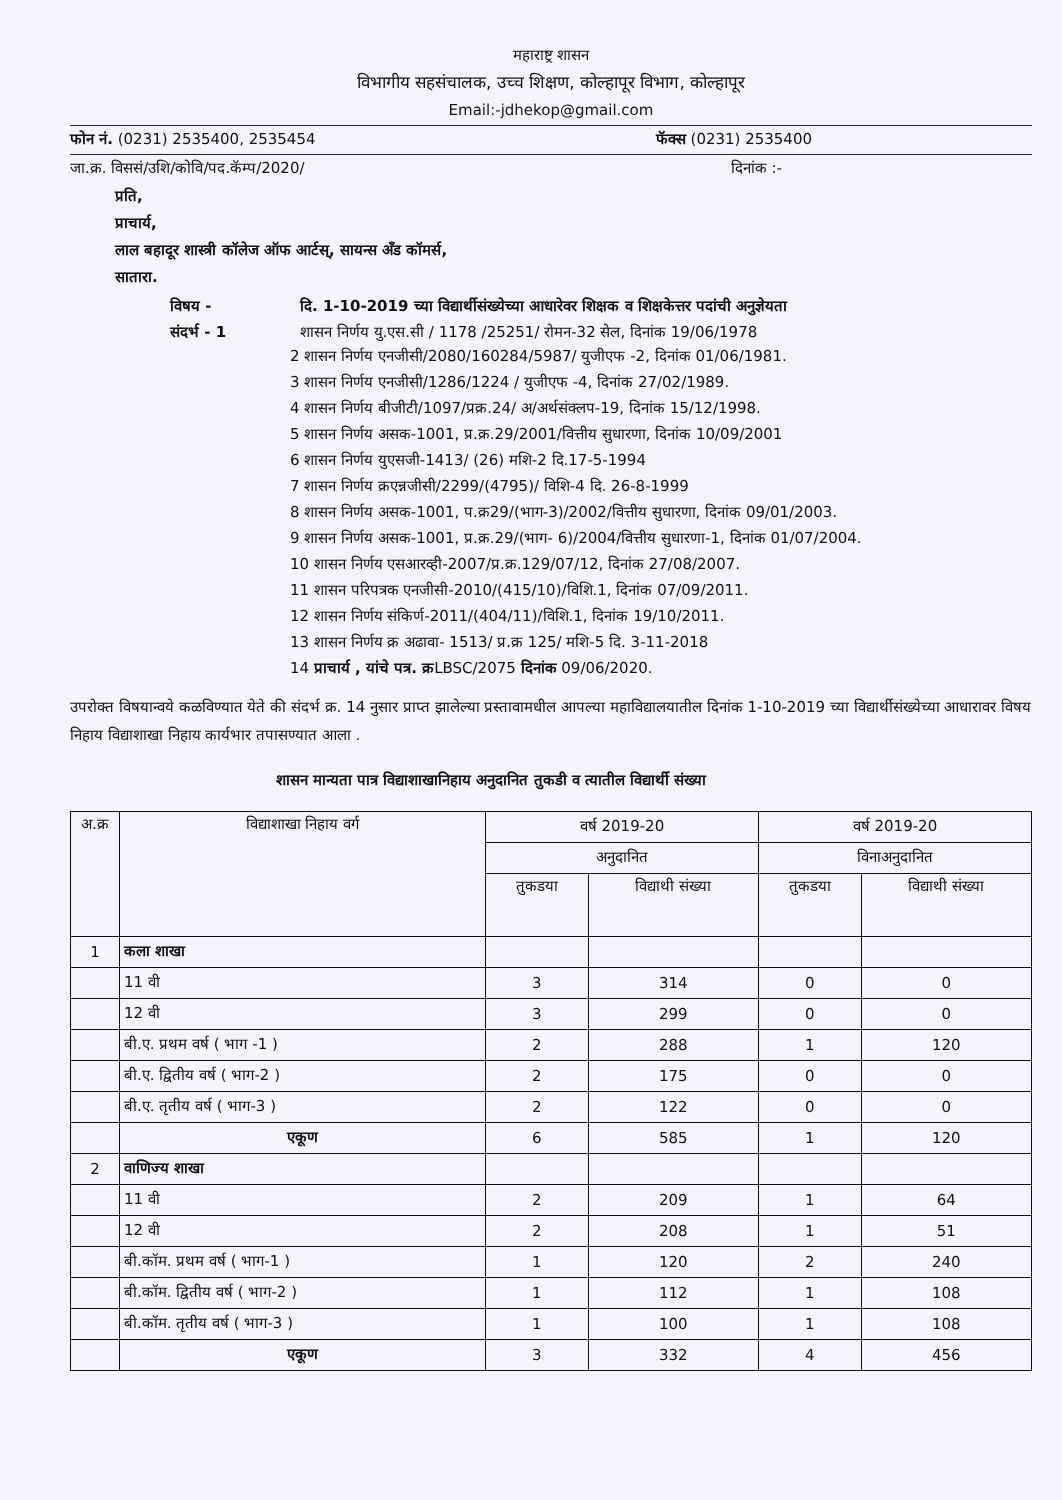महाराष्ट्र शासन
विभागीय सहसंचालक, उच्च शिक्षण, कोल्हापूर विभाग, कोल्हापूर
Email:-jdhekop@gmail.com
फोन नं. (0231) 2535400, 2535454 फॅक्स (0231) 2535400
जा.क्र. विससं/उशि/कोवि/पद.कॅम्प/2020/ दिनांक :-
प्रति,
प्राचार्य,
लाल बहादूर शास्त्री कॉलेज ऑफ आर्टस्, सायन्स अँड कॉमर्स,
सातारा.
विषय - दि. 1-10-2019 च्या विद्यार्थीसंख्येच्या आधारेवर शिक्षक व शिक्षकेत्तर पदांची अनुज्ञेयता
संदर्भ - 1 शासन निर्णय यु.एस.सी / 1178 /25251/ रोमन-32 सेल, दिनांक 19/06/1978
2 शासन निर्णय एनजीसी/2080/160284/5987/ युजीएफ -2, दिनांक 01/06/1981.
3 शासन निर्णय एनजीसी/1286/1224 / युजीएफ -4, दिनांक 27/02/1989.
4 शासन निर्णय बीजीटी/1097/प्रक्र.24/ अ/अर्थसंक्लप-19, दिनांक 15/12/1998.
5 शासन निर्णय असक-1001, प्र.क्र.29/2001/वित्तीय सुधारणा, दिनांक 10/09/2001
6 शासन निर्णय युएसजी-1413/ (26) मशि-2 दि.17-5-1994
7 शासन निर्णय क्रएन्नजीसी/2299/(4795)/ विशि-4 दि. 26-8-1999
8 शासन निर्णय असक-1001, प.क्र29/(भाग-3)/2002/वित्तीय सुधारणा, दिनांक 09/01/2003.
9 शासन निर्णय असक-1001, प्र.क्र.29/(भाग- 6)/2004/वित्तीय सुधारणा-1, दिनांक 01/07/2004.
10 शासन निर्णय एसआरव्ही-2007/प्र.क्र.129/07/12, दिनांक 27/08/2007.
11 शासन परिपत्रक एनजीसी-2010/(415/10)/विशि.1, दिनांक 07/09/2011.
12 शासन निर्णय संकिर्ण-2011/(404/11)/विशि.1, दिनांक 19/10/2011.
13 शासन निर्णय क्र अढावा- 1513/ प्र.क्र 125/ मशि-5 दि. 3-11-2018
14 प्राचार्य , यांचे पत्र. क्रLBSC/2075 दिनांक 09/06/2020.
उपरोक्त विषयान्वये कळविण्यात येते की संदर्भ क्र. 14 नुसार प्राप्त झालेल्या प्रस्तावामधील आपल्या महाविद्यालयातील दिनांक 1-10-2019 च्या विद्यार्थीसंख्येच्या आधारावर विषय निहाय विद्याशाखा निहाय कार्यभार तपासण्यात आला .
शासन मान्यता पात्र विद्याशाखानिहाय अनुदानित तुकडी व त्यातील विद्यार्थी संख्या
| अ.क्र | विद्याशाखा निहाय वर्ग | वर्ष 2019-20 | | वर्ष 2019-20 | |
| --- | --- | --- | --- | --- | --- |
| | | अनुदानित | | विनाअनुदानित | |
| | | तुकडया | विद्याथी संख्या | तुकडया | विद्याथी संख्या |
| 1 | कला शाखा | | | | |
| | 11 वी | 3 | 314 | 0 | 0 |
| | 12 वी | 3 | 299 | 0 | 0 |
| | बी.ए. प्रथम वर्ष ( भाग -1 ) | 2 | 288 | 1 | 120 |
| | बी.ए. द्वितीय वर्ष ( भाग-2 ) | 2 | 175 | 0 | 0 |
| | बी.ए. तृतीय वर्ष ( भाग-3 ) | 2 | 122 | 0 | 0 |
| | एकूण | 6 | 585 | 1 | 120 |
| 2 | वाणिज्य शाखा | | | | |
| | 11 वी | 2 | 209 | 1 | 64 |
| | 12 वी | 2 | 208 | 1 | 51 |
| | बी.कॉम. प्रथम वर्ष ( भाग-1 ) | 1 | 120 | 2 | 240 |
| | बी.कॉम. द्वितीय वर्ष ( भाग-2 ) | 1 | 112 | 1 | 108 |
| | बी.कॉम. तृतीय वर्ष ( भाग-3 ) | 1 | 100 | 1 | 108 |
| | एकूण | 3 | 332 | 4 | 456 |